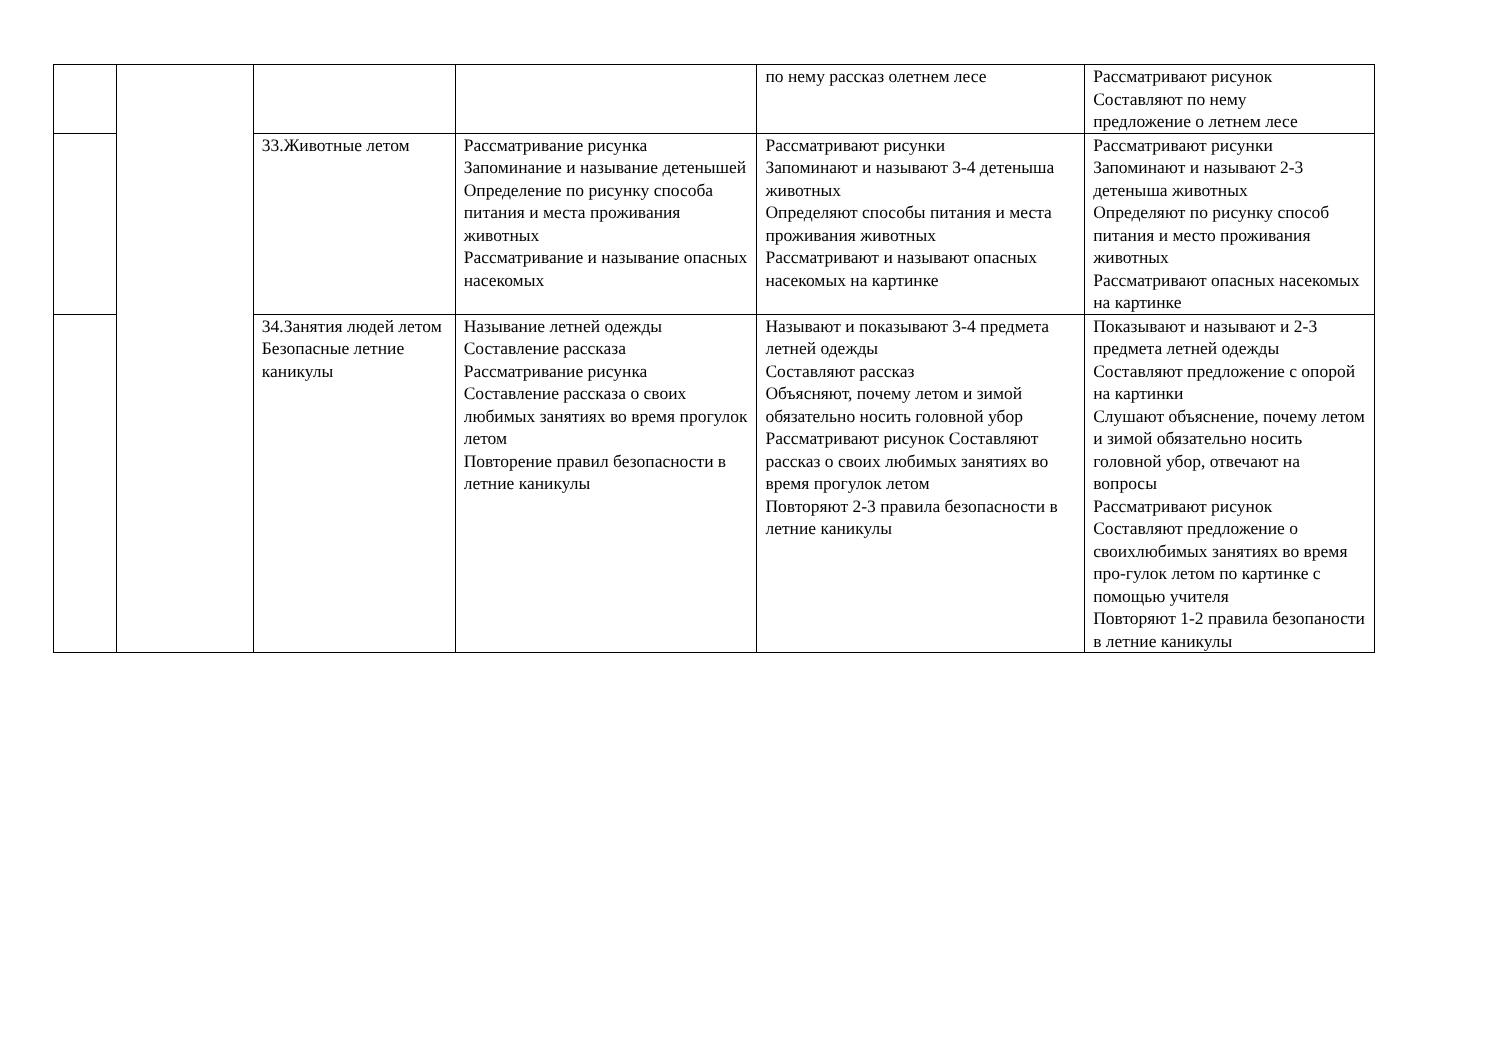| | | | | по нему рассказ олетнем лесе | Рассматривают рисунок Составляют по нему предложение о летнем лесе |
| | | 33.Животные летом | Рассматривание рисунка Запоминание и называние детенышей Определение по рисунку способа питания и места проживания животных Рассматривание и называние опасных насекомых | Рассматривают рисунки Запоминают и называют 3-4 детеныша животных Определяют способы питания и места проживания животных Рассматривают и называют опасных насекомых на картинке | Рассматривают рисунки Запоминают и называют 2-3 детеныша животных Определяют по рисунку способ питания и место проживания животных Рассматривают опасных насекомых на картинке |
| | | 34.Занятия людей летом Безопасные летние каникулы | Называние летней одежды Составление рассказа Рассматривание рисунка Составление рассказа о своих любимых занятиях во время прогулок летом Повторение правил безопасности в летние каникулы | Называют и показывают 3-4 предмета летней одежды Составляют рассказ Объясняют, почему летом и зимой обязательно носить головной убор Рассматривают рисунок Составляют рассказ о своих любимых занятиях во время прогулок летом Повторяют 2-3 правила безопасности в летние каникулы | Показывают и называют и 2-3 предмета летней одежды Составляют предложение с опорой на картинки Слушают объяснение, почему летом и зимой обязательно носить головной убор, отвечают на вопросы Рассматривают рисунок Составляют предложение о своихлюбимых занятиях во время про-гулок летом по картинке с помощью учителя Повторяют 1-2 правила безопаности в летние каникулы |